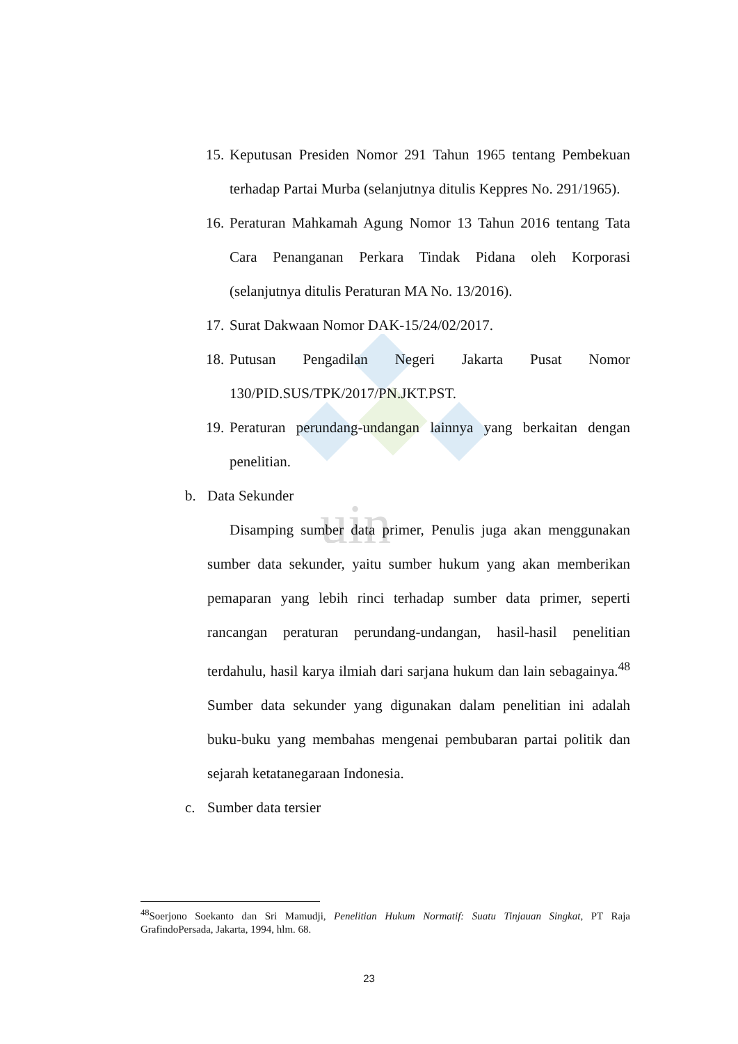uin
15. Keputusan Presiden Nomor 291 Tahun 1965 tentang Pembekuan terhadap Partai Murba (selanjutnya ditulis Keppres No. 291/1965).
16. Peraturan Mahkamah Agung Nomor 13 Tahun 2016 tentang Tata Cara Penanganan Perkara Tindak Pidana oleh Korporasi (selanjutnya ditulis Peraturan MA No. 13/2016).
17. Surat Dakwaan Nomor DAK-15/24/02/2017.
18. Putusan Pengadilan Negeri Jakarta Pusat Nomor 130/PID.SUS/TPK/2017/PN.JKT.PST.
19. Peraturan perundang-undangan lainnya yang berkaitan dengan penelitian.
b. Data Sekunder
Disamping sumber data primer, Penulis juga akan menggunakan sumber data sekunder, yaitu sumber hukum yang akan memberikan pemaparan yang lebih rinci terhadap sumber data primer, seperti rancangan peraturan perundang-undangan, hasil-hasil penelitian terdahulu, hasil karya ilmiah dari sarjana hukum dan lain sebagainya.<sup>48</sup> Sumber data sekunder yang digunakan dalam penelitian ini adalah buku-buku yang membahas mengenai pembubaran partai politik dan sejarah ketatanegaraan Indonesia.
c. Sumber data tersier
<sup>48</sup> Soerjono Soekanto dan Sri Mamudji, Penelitian Hukum Normatif: Suatu Tinjauan Singkat, PT Raja GrafindoPersada, Jakarta, 1994, hlm. 68.
23